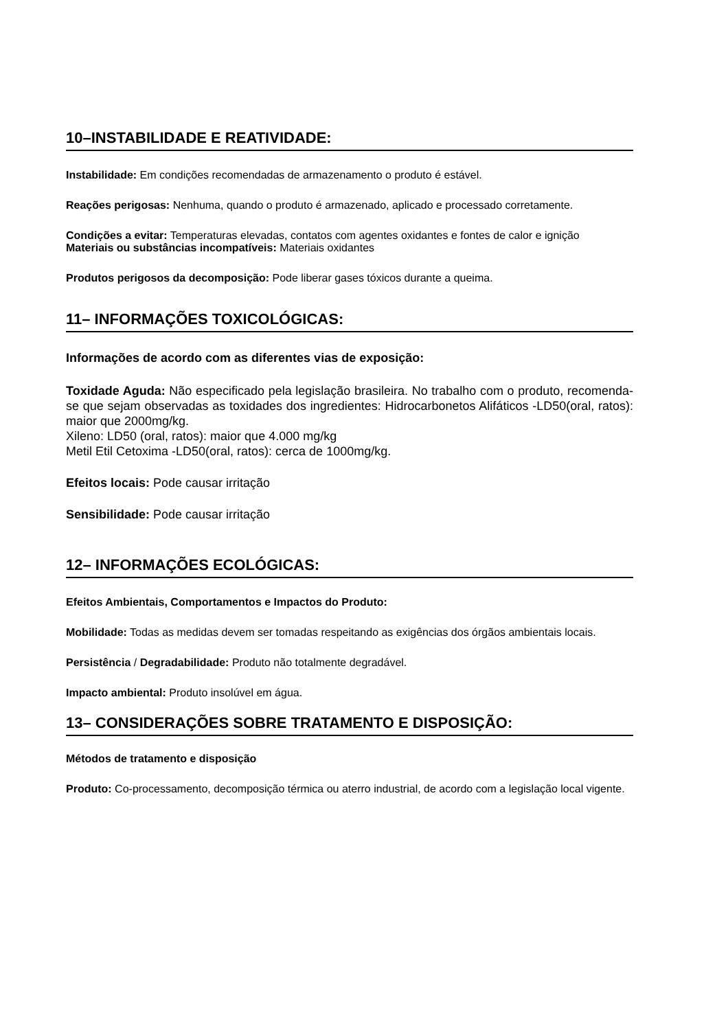10–INSTABILIDADE E REATIVIDADE:
Instabilidade: Em condições recomendadas de armazenamento o produto é estável.
Reações perigosas: Nenhuma, quando o produto é armazenado, aplicado e processado corretamente.
Condições a evitar: Temperaturas elevadas, contatos com agentes oxidantes e fontes de calor e ignição
Materiais ou substâncias incompatíveis: Materiais oxidantes
Produtos perigosos da decomposição: Pode liberar gases tóxicos durante a queima.
11– INFORMAÇÕES TOXICOLÓGICAS:
Informações de acordo com as diferentes vias de exposição:
Toxidade Aguda: Não especificado pela legislação brasileira. No trabalho com o produto, recomenda-se que sejam observadas as toxidades dos ingredientes: Hidrocarbonetos Alifáticos -LD50(oral, ratos): maior que 2000mg/kg.
Xileno: LD50 (oral, ratos): maior que 4.000 mg/kg
Metil Etil Cetoxima -LD50(oral, ratos): cerca de 1000mg/kg.
Efeitos locais: Pode causar irritação
Sensibilidade: Pode causar irritação
12– INFORMAÇÕES ECOLÓGICAS:
Efeitos Ambientais, Comportamentos e Impactos do Produto:
Mobilidade: Todas as medidas devem ser tomadas respeitando as exigências dos órgãos ambientais locais.
Persistência / Degradabilidade: Produto não totalmente degradável.
Impacto ambiental: Produto insolúvel em água.
13– CONSIDERAÇÕES SOBRE TRATAMENTO E DISPOSIÇÃO:
Métodos de tratamento e disposição
Produto: Co-processamento, decomposição térmica ou aterro industrial, de acordo com a legislação local vigente.